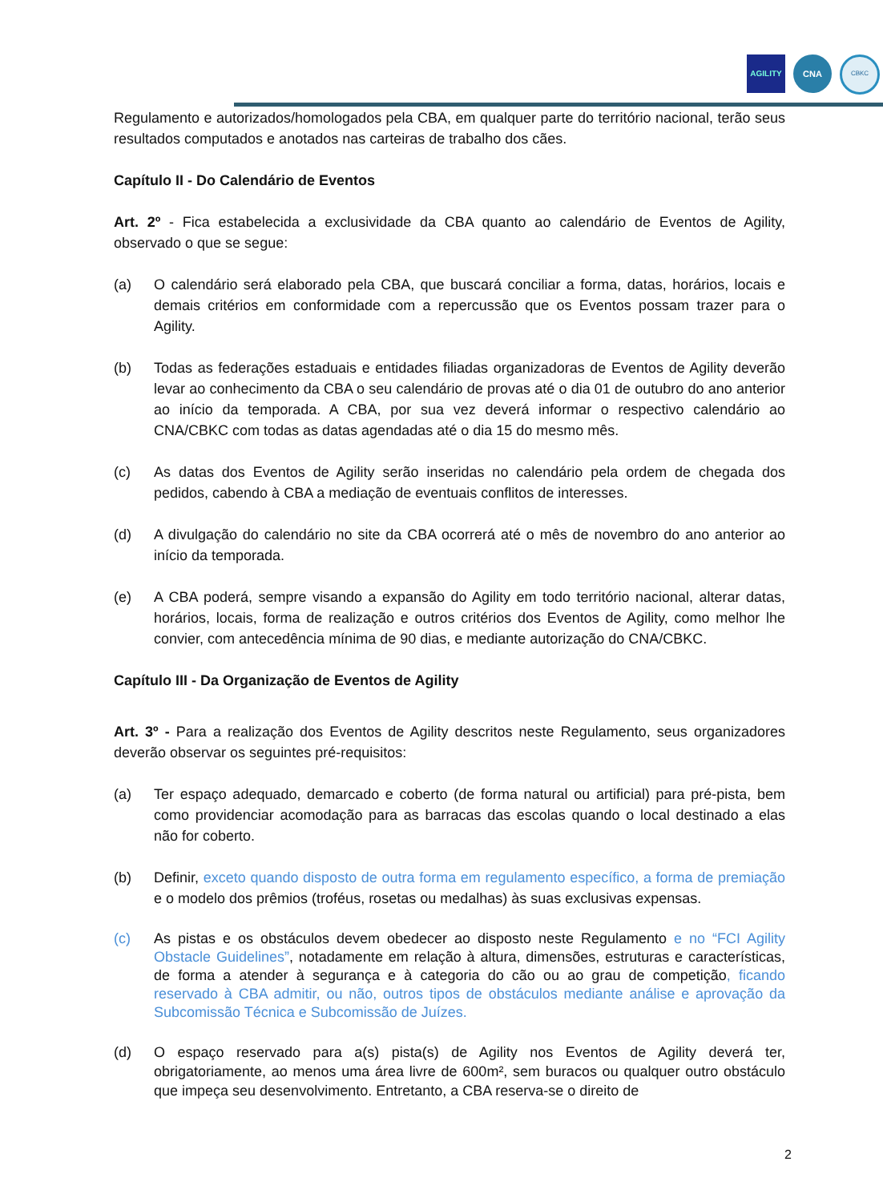AGILITY CNA CBKC
Regulamento e autorizados/homologados pela CBA, em qualquer parte do território nacional, terão seus resultados computados e anotados nas carteiras de trabalho dos cães.
Capítulo II - Do Calendário de Eventos
Art. 2º - Fica estabelecida a exclusividade da CBA quanto ao calendário de Eventos de Agility, observado o que se segue:
(a) O calendário será elaborado pela CBA, que buscará conciliar a forma, datas, horários, locais e demais critérios em conformidade com a repercussão que os Eventos possam trazer para o Agility.
(b) Todas as federações estaduais e entidades filiadas organizadoras de Eventos de Agility deverão levar ao conhecimento da CBA o seu calendário de provas até o dia 01 de outubro do ano anterior ao início da temporada. A CBA, por sua vez deverá informar o respectivo calendário ao CNA/CBKC com todas as datas agendadas até o dia 15 do mesmo mês.
(c) As datas dos Eventos de Agility serão inseridas no calendário pela ordem de chegada dos pedidos, cabendo à CBA a mediação de eventuais conflitos de interesses.
(d) A divulgação do calendário no site da CBA ocorrerá até o mês de novembro do ano anterior ao início da temporada.
(e) A CBA poderá, sempre visando a expansão do Agility em todo território nacional, alterar datas, horários, locais, forma de realização e outros critérios dos Eventos de Agility, como melhor lhe convier, com antecedência mínima de 90 dias, e mediante autorização do CNA/CBKC.
Capítulo III - Da Organização de Eventos de Agility
Art. 3º - Para a realização dos Eventos de Agility descritos neste Regulamento, seus organizadores deverão observar os seguintes pré-requisitos:
(a) Ter espaço adequado, demarcado e coberto (de forma natural ou artificial) para pré-pista, bem como providenciar acomodação para as barracas das escolas quando o local destinado a elas não for coberto.
(b) Definir, exceto quando disposto de outra forma em regulamento específico, a forma de premiação e o modelo dos prêmios (troféus, rosetas ou medalhas) às suas exclusivas expensas.
(c) As pistas e os obstáculos devem obedecer ao disposto neste Regulamento e no “FCI Agility Obstacle Guidelines”, notadamente em relação à altura, dimensões, estruturas e características, de forma a atender à segurança e à categoria do cão ou ao grau de competição, ficando reservado à CBA admitir, ou não, outros tipos de obstáculos mediante análise e aprovação da Subcomissão Técnica e Subcomissão de Juízes.
(d) O espaço reservado para a(s) pista(s) de Agility nos Eventos de Agility deverá ter, obrigatoriamente, ao menos uma área livre de 600m², sem buracos ou qualquer outro obstáculo que impeça seu desenvolvimento. Entretanto, a CBA reserva-se o direito de
2